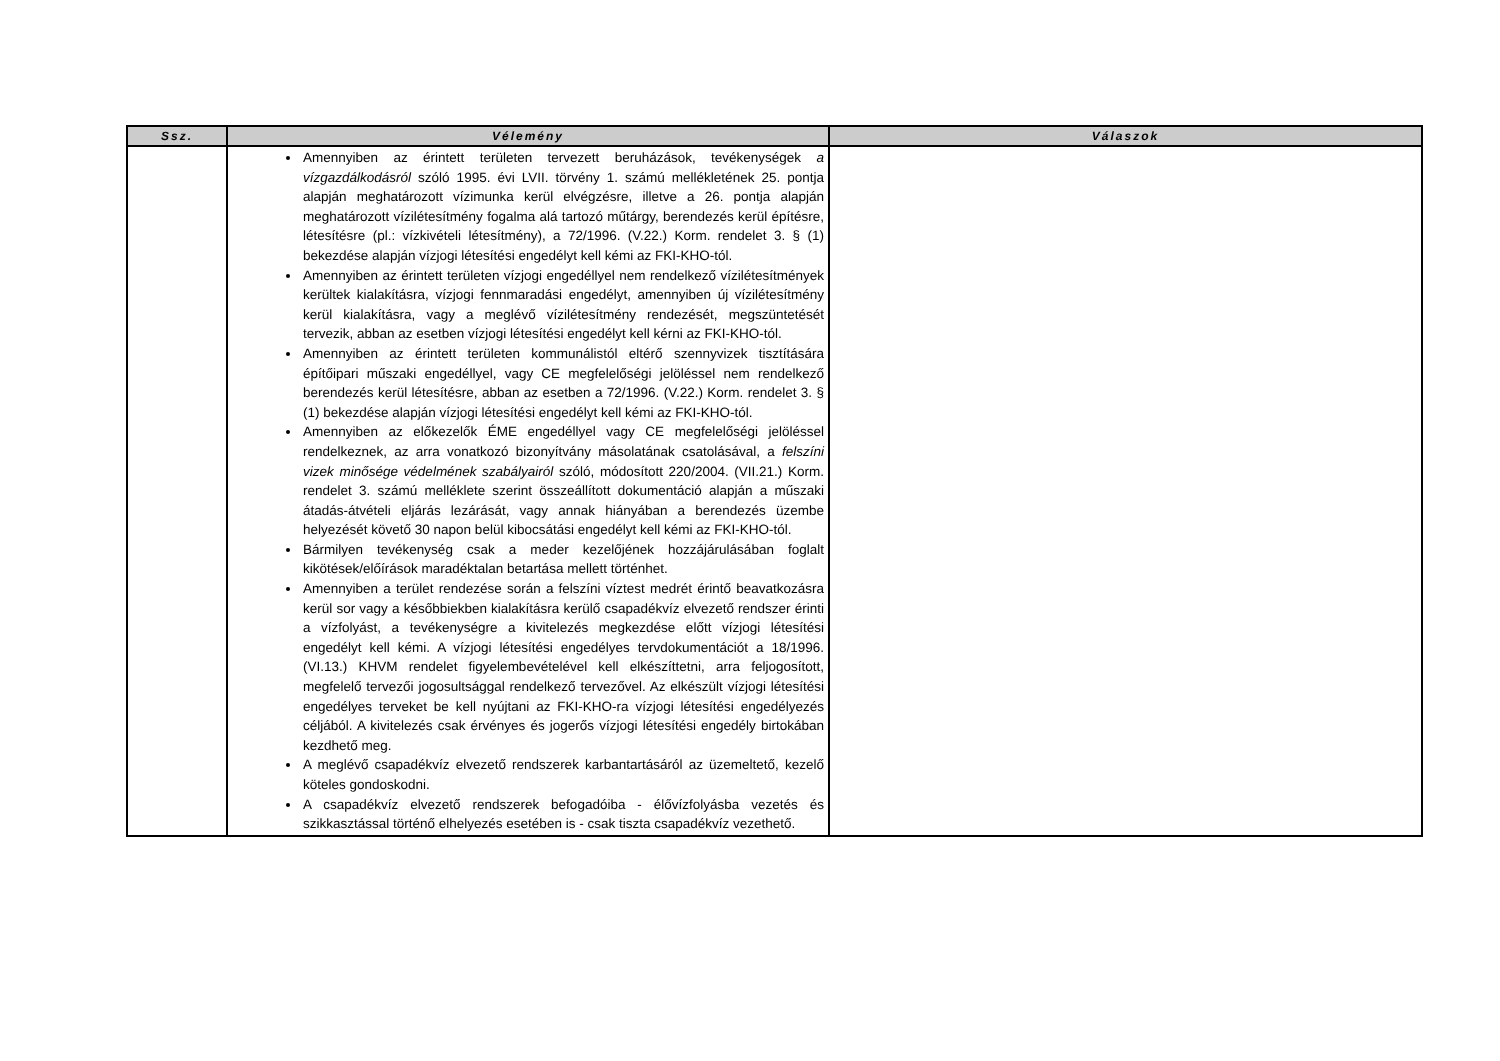| Ssz. | Vélemény | Válaszok |
| --- | --- | --- |
| | Amennyiben az érintett területen tervezett beruházások, tevékenységek a vízgazdálkodásról szóló 1995. évi LVII. törvény 1. számú mellékletének 25. pontja alapján meghatározott vízimunka kerül elvégzésre, illetve a 26. pontja alapján meghatározott vízilétesítmény fogalma alá tartozó műtárgy, berendezés kerül építésre, létesítésre (pl.: vízkivételi létesítmény), a 72/1996. (V.22.) Korm. rendelet 3. § (1) bekezdése alapján vízjogi létesítési engedélyt kell kémi az FKI-KHO-tól. Amennyiben az érintett területen vízjogi engedéllyel nem rendelkező vízilétesítmények kerültek kialakításra, vízjogi fennmaradási engedélyt, amennyiben új vízilétesítmény kerül kialakításra, vagy a meglévő vízilétesítmény rendezését, megszüntetését tervezik, abban az esetben vízjogi létesítési engedélyt kell kérni az FKI-KHO-tól. Amennyiben az érintett területen kommunálistól eltérő szennyvizek tisztítására építőipari műszaki engedéllyel, vagy CE megfelelőségi jelöléssel nem rendelkező berendezés kerül létesítésre, abban az esetben a 72/1996. (V.22.) Korm. rendelet 3. § (1) bekezdése alapján vízjogi létesítési engedélyt kell kémi az FKI-KHO-tól. Amennyiben az előkezelők ÉME engedéllyel vagy CE megfelelőségi jelöléssel rendelkeznek, az arra vonatkozó bizonyítvány másolatának csatolásával, a felszíni vizek minősége védelmének szabályairól szóló, módosított 220/2004. (VII.21.) Korm. rendelet 3. számú melléklete szerint összeállított dokumentáció alapján a műszaki átadás-átvételi eljárás lezárását, vagy annak hiányában a berendezés üzembe helyezését követő 30 napon belül kibocsátási engedélyt kell kémi az FKI-KHO-tól. Bármilyen tevékenység csak a meder kezelőjének hozzájárulásában foglalt kikötések/előírások maradéktalan betartása mellett történhet. Amennyiben a terület rendezése során a felszíni víztest medrét érintő beavatkozásra kerül sor vagy a későbbiekben kialakításra kerülő csapadékvíz elvezető rendszer érinti a vízfolyást, a tevékenységre a kivitelezés megkezdése előtt vízjogi létesítési engedélyt kell kémi. A vízjogi létesítési engedélyes tervdokumentációt a 18/1996. (VI.13.) KHVM rendelet figyelembevételével kell elkészíttetni, arra feljogosított, megfelelő tervezői jogosultsággal rendelkező tervezővel. Az elkészült vízjogi létesítési engedélyes terveket be kell nyújtani az FKI-KHO-ra vízjogi létesítési engedélyezés céljából. A kivitelezés csak érvényes és jogerős vízjogi létesítési engedély birtokában kezdhető meg. A meglévő csapadékvíz elvezető rendszerek karbantartásáról az üzemeltető, kezelő köteles gondoskodni. A csapadékvíz elvezető rendszerek befogadóiba - élővízfolyásba vezetés és szikkasztással történő elhelyezés esetében is - csak tiszta csapadékvíz vezethető. | |